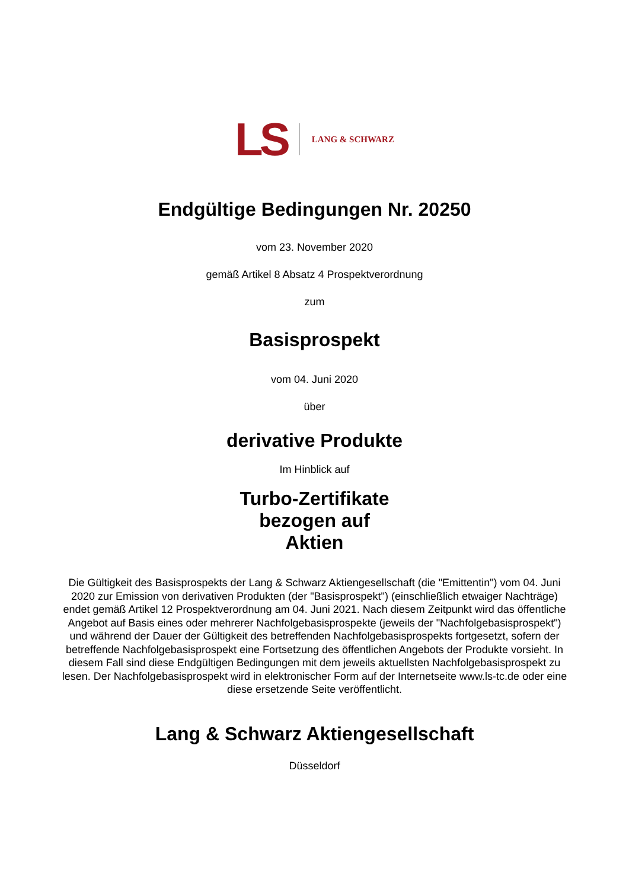LS LANG & SCHWARZ
Endgültige Bedingungen Nr. 20250
vom 23. November 2020
gemäß Artikel 8 Absatz 4 Prospektverordnung
zum
Basisprospekt
vom 04. Juni 2020
über
derivative Produkte
Im Hinblick auf
Turbo-Zertifikate
bezogen auf
Aktien
Die Gültigkeit des Basisprospekts der Lang & Schwarz Aktiengesellschaft (die "Emittentin") vom 04. Juni 2020 zur Emission von derivativen Produkten (der "Basisprospekt") (einschließlich etwaiger Nachträge) endet gemäß Artikel 12 Prospektverordnung am 04. Juni 2021. Nach diesem Zeitpunkt wird das öffentliche Angebot auf Basis eines oder mehrerer Nachfolgebasisprospekte (jeweils der "Nachfolgebasisprospekt") und während der Dauer der Gültigkeit des betreffenden Nachfolgebasisprospekts fortgesetzt, sofern der betreffende Nachfolgebasisprospekt eine Fortsetzung des öffentlichen Angebots der Produkte vorsieht. In diesem Fall sind diese Endgültigen Bedingungen mit dem jeweils aktuellsten Nachfolgebasisprospekt zu lesen. Der Nachfolgebasisprospekt wird in elektronischer Form auf der Internetseite www.ls-tc.de oder eine diese ersetzende Seite veröffentlicht.
Lang & Schwarz Aktiengesellschaft
Düsseldorf